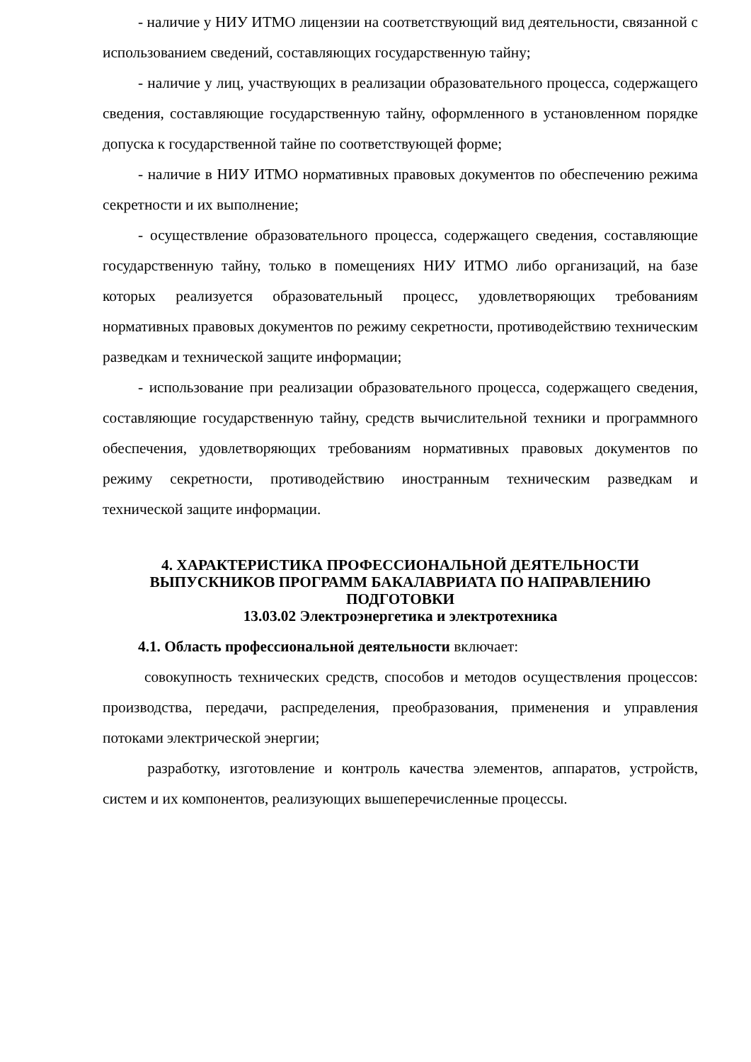- наличие у НИУ ИТМО лицензии на соответствующий вид деятельности, связанной с использованием сведений, составляющих государственную тайну;
- наличие у лиц, участвующих в реализации образовательного процесса, содержащего сведения, составляющие государственную тайну, оформленного в установленном порядке допуска к государственной тайне по соответствующей форме;
- наличие в НИУ ИТМО нормативных правовых документов по обеспечению режима секретности и их выполнение;
- осуществление образовательного процесса, содержащего сведения, составляющие государственную тайну, только в помещениях НИУ ИТМО либо организаций, на базе которых реализуется образовательный процесс, удовлетворяющих требованиям нормативных правовых документов по режиму секретности, противодействию техническим разведкам и технической защите информации;
- использование при реализации образовательного процесса, содержащего сведения, составляющие государственную тайну, средств вычислительной техники и программного обеспечения, удовлетворяющих требованиям нормативных правовых документов по режиму секретности, противодействию иностранным техническим разведкам и технической защите информации.
4. ХАРАКТЕРИСТИКА ПРОФЕССИОНАЛЬНОЙ ДЕЯТЕЛЬНОСТИ ВЫПУСКНИКОВ ПРОГРАММ БАКАЛАВРИАТА ПО НАПРАВЛЕНИЮ ПОДГОТОВКИ
13.03.02 Электроэнергетика и электротехника
4.1. Область профессиональной деятельности включает:
совокупность технических средств, способов и методов осуществления процессов: производства, передачи, распределения, преобразования, применения и управления потоками электрической энергии;
разработку, изготовление и контроль качества элементов, аппаратов, устройств, систем и их компонентов, реализующих вышеперечисленные процессы.